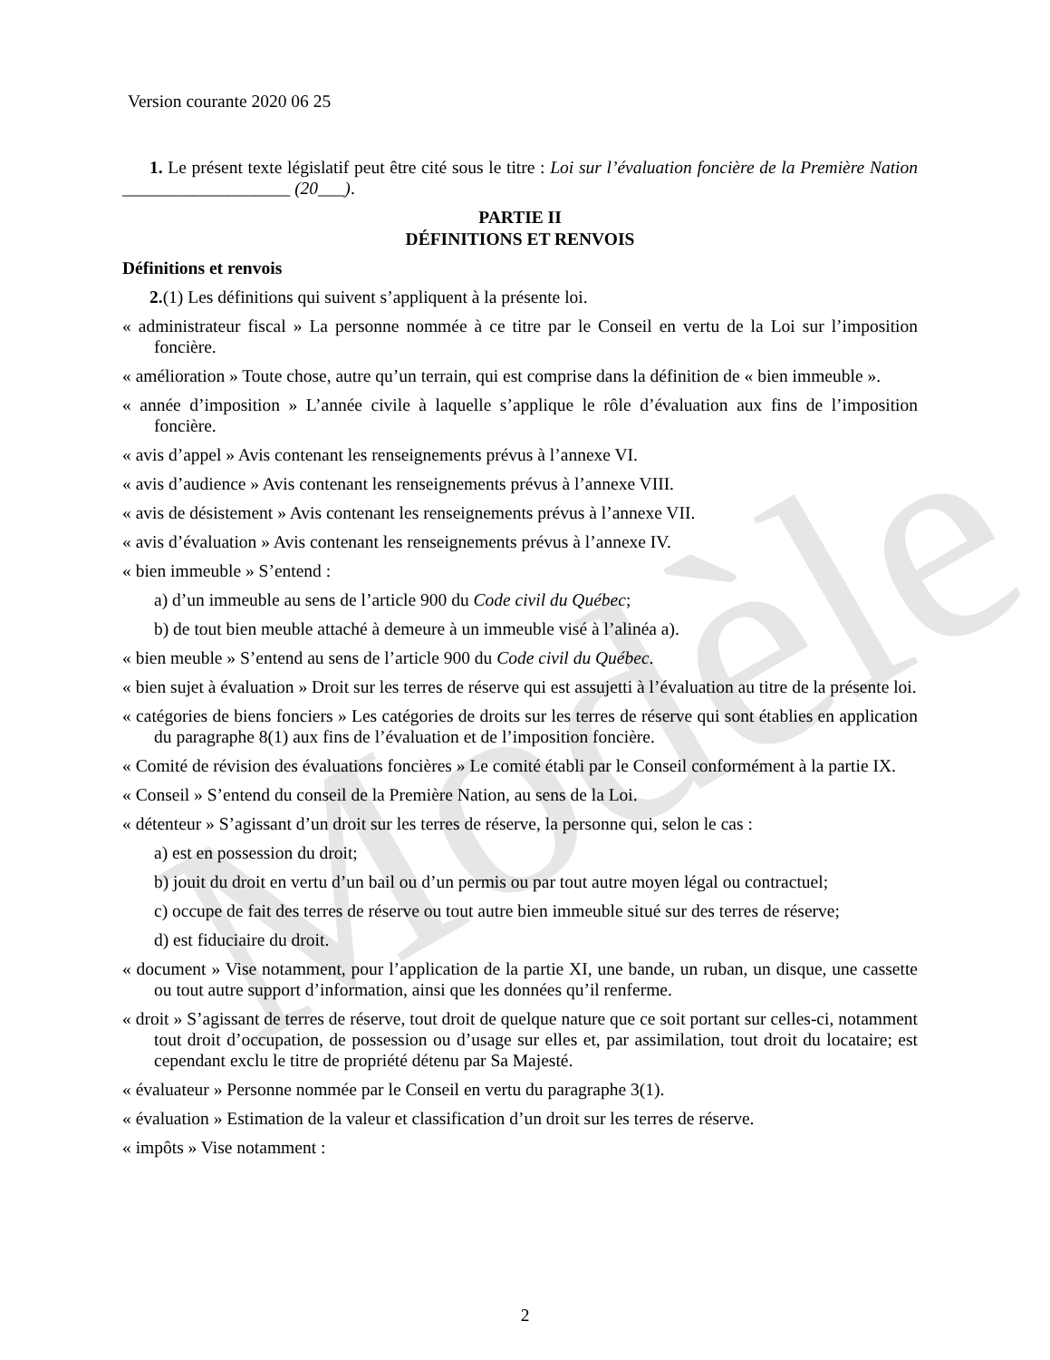Modèle
Version courante 2020 06 25
1. Le présent texte législatif peut être cité sous le titre : Loi sur l’évaluation foncière de la Première Nation ___________________ (20___).
PARTIE II
DÉFINITIONS ET RENVOIS
Définitions et renvois
2.(1) Les définitions qui suivent s’appliquent à la présente loi.
« administrateur fiscal » La personne nommée à ce titre par le Conseil en vertu de la Loi sur l’imposition foncière.
« amélioration » Toute chose, autre qu’un terrain, qui est comprise dans la définition de « bien immeuble ».
« année d’imposition » L’année civile à laquelle s’applique le rôle d’évaluation aux fins de l’imposition foncière.
« avis d’appel » Avis contenant les renseignements prévus à l’annexe VI.
« avis d’audience » Avis contenant les renseignements prévus à l’annexe VIII.
« avis de désistement » Avis contenant les renseignements prévus à l’annexe VII.
« avis d’évaluation » Avis contenant les renseignements prévus à l’annexe IV.
« bien immeuble » S’entend :
a) d’un immeuble au sens de l’article 900 du Code civil du Québec;
b) de tout bien meuble attaché à demeure à un immeuble visé à l’alinéa a).
« bien meuble » S’entend au sens de l’article 900 du Code civil du Québec.
« bien sujet à évaluation » Droit sur les terres de réserve qui est assujetti à l’évaluation au titre de la présente loi.
« catégories de biens fonciers » Les catégories de droits sur les terres de réserve qui sont établies en application du paragraphe 8(1) aux fins de l’évaluation et de l’imposition foncière.
« Comité de révision des évaluations foncières » Le comité établi par le Conseil conformément à la partie IX.
« Conseil » S’entend du conseil de la Première Nation, au sens de la Loi.
« détenteur » S’agissant d’un droit sur les terres de réserve, la personne qui, selon le cas :
a) est en possession du droit;
b) jouit du droit en vertu d’un bail ou d’un permis ou par tout autre moyen légal ou contractuel;
c) occupe de fait des terres de réserve ou tout autre bien immeuble situé sur des terres de réserve;
d) est fiduciaire du droit.
« document » Vise notamment, pour l’application de la partie XI, une bande, un ruban, un disque, une cassette ou tout autre support d’information, ainsi que les données qu’il renferme.
« droit » S’agissant de terres de réserve, tout droit de quelque nature que ce soit portant sur celles-ci, notamment tout droit d’occupation, de possession ou d’usage sur elles et, par assimilation, tout droit du locataire; est cependant exclu le titre de propriété détenu par Sa Majesté.
« évaluateur » Personne nommée par le Conseil en vertu du paragraphe 3(1).
« évaluation » Estimation de la valeur et classification d’un droit sur les terres de réserve.
« impôts » Vise notamment :
2